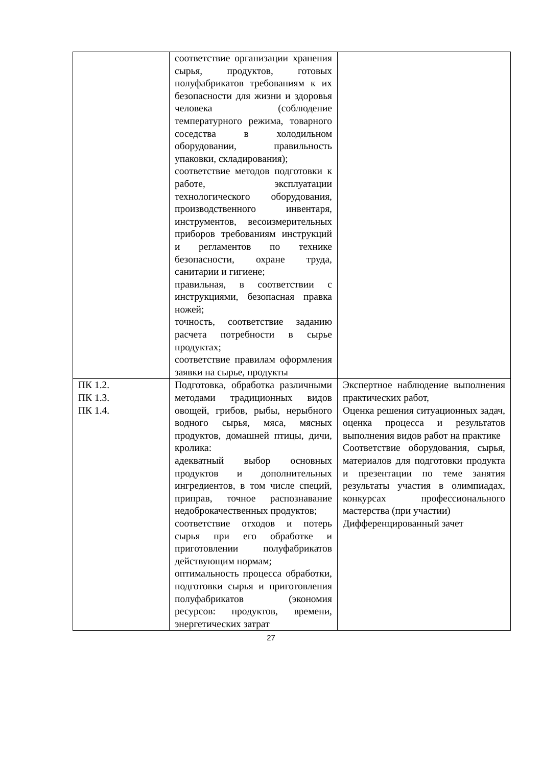| | соответствие организации хранения сырья, продуктов, готовых полуфабрикатов требованиям к их безопасности для жизни и здоровья человека (соблюдение температурного режима, товарного соседства в холодильном оборудовании, правильность упаковки, складирования); соответствие методов подготовки к работе, эксплуатации технологического оборудования, производственного инвентаря, инструментов, весоизмерительных приборов требованиям инструкций и регламентов по технике безопасности, охране труда, санитарии и гигиене; правильная, в соответствии с инструкциями, безопасная правка ножей; точность, соответствие заданию расчета потребности в сырье продуктах; соответствие правилам оформления заявки на сырье, продукты | |
| ПК 1.2. ПК 1.3. ПК 1.4. | Подготовка, обработка различными методами традиционных видов овощей, грибов, рыбы, нерыбного водного сырья, мяса, мясных продуктов, домашней птицы, дичи, кролика: адекватный выбор основных продуктов и дополнительных ингредиентов, в том числе специй, приправ, точное распознавание недоброкачественных продуктов; соответствие отходов и потерь сырья при его обработке и приготовлении полуфабрикатов действующим нормам; оптимальность процесса обработки, подготовки сырья и приготовления полуфабрикатов (экономия ресурсов: продуктов, времени, энергетических затрат | Экспертное наблюдение выполнения практических работ, Оценка решения ситуационных задач, оценка процесса и результатов выполнения видов работ на практике Соответствие оборудования, сырья, материалов для подготовки продукта и презентации по теме занятия результаты участия в олимпиадах, конкурсах профессионального мастерства (при участии) Дифференцированный зачет |
27